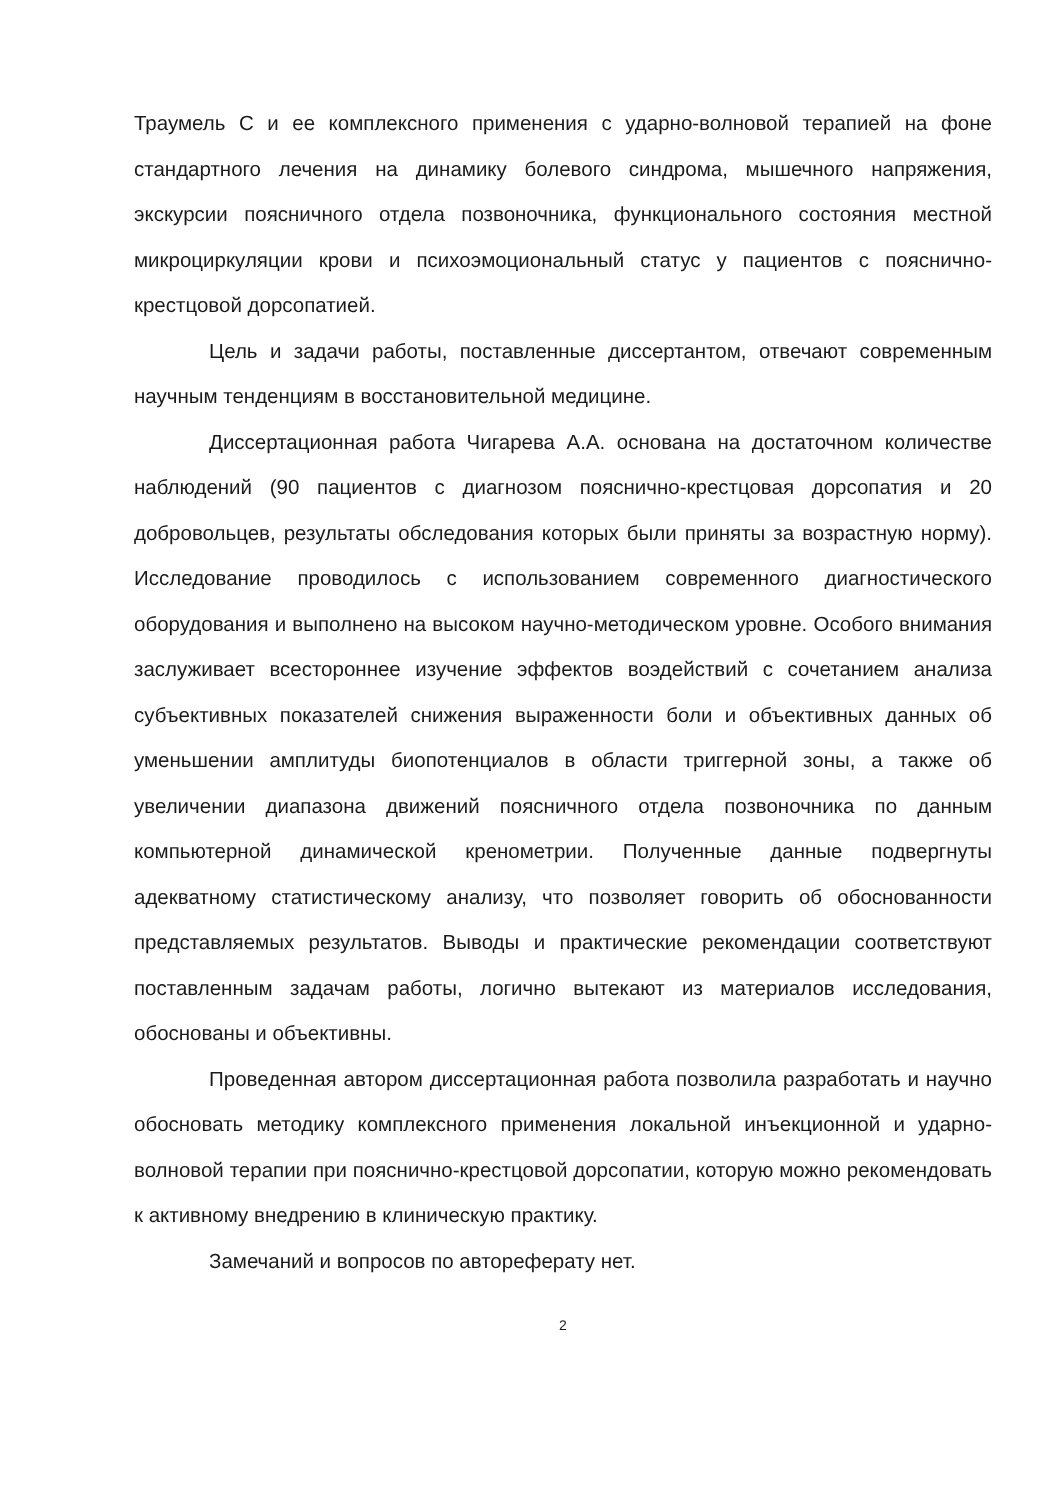Траумель С и ее комплексного применения с ударно-волновой терапией на фоне стандартного лечения на динамику болевого синдрома, мышечного напряжения, экскурсии поясничного отдела позвоночника, функционального состояния местной микроциркуляции крови и психоэмоциональный статус у пациентов с пояснично-крестцовой дорсопатией.
Цель и задачи работы, поставленные диссертантом, отвечают современным научным тенденциям в восстановительной медицине.
Диссертационная работа Чигарева А.А. основана на достаточном количестве наблюдений (90 пациентов с диагнозом пояснично-крестцовая дорсопатия и 20 добровольцев, результаты обследования которых были приняты за возрастную норму). Исследование проводилось с использованием современного диагностического оборудования и выполнено на высоком научно-методическом уровне. Особого внимания заслуживает всестороннее изучение эффектов воэдействий с сочетанием анализа субъективных показателей снижения выраженности боли и объективных данных об уменьшении амплитуды биопотенциалов в области триггерной зоны, а также об увеличении диапазона движений поясничного отдела позвоночника по данным компьютерной динамической кренометрии. Полученные данные подвергнуты адекватному статистическому анализу, что позволяет говорить об обоснованности представляемых результатов. Выводы и практические рекомендации соответствуют поставленным задачам работы, логично вытекают из материалов исследования, обоснованы и объективны.
Проведенная автором диссертационная работа позволила разработать и научно обосновать методику комплексного применения локальной инъекционной и ударно-волновой терапии при пояснично-крестцовой дорсопатии, которую можно рекомендовать к активному внедрению в клиническую практику.
Замечаний и вопросов по автореферату нет.
2